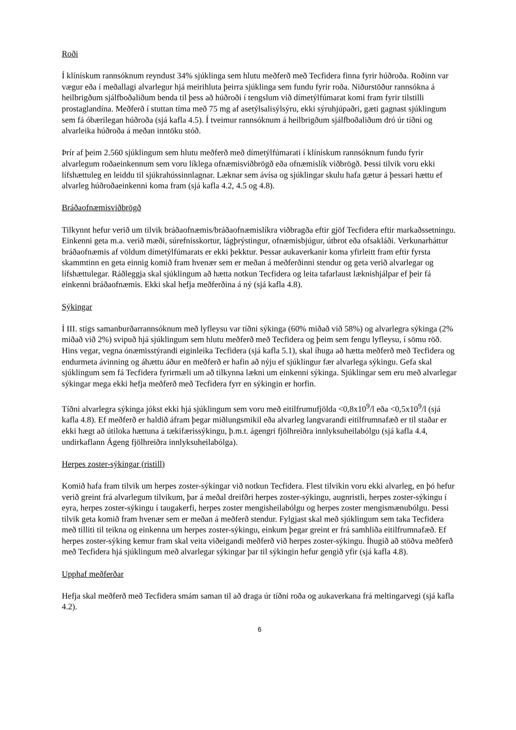Roði
Í klínískum rannsóknum reyndust 34% sjúklinga sem hlutu meðferð með Tecfidera finna fyrir húðroða. Roðinn var vægur eða í meðallagi alvarlegur hjá meirihluta þeirra sjúklinga sem fundu fyrir roða. Niðurstöður rannsókna á heilbrigðum sjálfboðaliðum benda til þess að húðroði í tengslum við dímetýlfúmarat komi fram fyrir tilstilli prostaglandína. Meðferð í stuttan tíma með 75 mg af asetýlsalisýlsýru, ekki sýruhjúpaðri, gæti gagnast sjúklingum sem fá óbærilegan húðroða (sjá kafla 4.5). Í tveimur rannsóknum á heilbrigðum sjálfboðaliðum dró úr tíðni og alvarleika húðroða á meðan inntöku stóð.
Þrír af þeim 2.560 sjúklingum sem hlutu meðferð með dímetýlfúmarati í klínískum rannsóknum fundu fyrir alvarlegum roðaeinkennum sem voru líklega ofnæmisviðbrögð eða ofnæmislík viðbrögð. Þessi tilvik voru ekki lífshættuleg en leiddu til sjúkrahússinnlagnar. Læknar sem ávísa og sjúklingar skulu hafa gætur á þessari hættu ef alvarleg húðroðaeinkenni koma fram (sjá kafla 4.2, 4.5 og 4.8).
Bráðaofnæmisviðbrögð
Tilkynnt hefur verið um tilvik bráðaofnæmis/bráðaofnæmislíkra viðbragða eftir gjöf Tecfidera eftir markaðssetningu. Einkenni geta m.a. verið mæði, súrefnisskortur, lágþrýstingur, ofnæmisbjúgur, útbrot eða ofsakláði. Verkunarháttur bráðaofnæmis af völdum dímetýlfúmarats er ekki þekktur. Þessar aukaverkanir koma yfirleitt fram eftir fyrsta skammtinn en geta einnig komið fram hvenær sem er meðan á meðferðinni stendur og geta verið alvarlegar og lífshættulegar. Ráðleggja skal sjúklingum að hætta notkun Tecfidera og leita tafarlaust læknishjálpar ef þeir fá einkenni bráðaofnæmis. Ekki skal hefja meðferðina á ný (sjá kafla 4.8).
Sýkingar
Í III. stigs samanburðarrannsóknum með lyfleysu var tíðni sýkinga (60% miðað við 58%) og alvarlegra sýkinga (2% miðað við 2%) svipuð hjá sjúklingum sem hlutu meðferð með Tecfidera og þeim sem fengu lyfleysu, í sömu röð. Hins vegar, vegna ónæmisstýrandi eiginleika Tecfidera (sjá kafla 5.1), skal íhuga að hætta meðferð með Tecfidera og endurmeta ávinning og áhættu áður en meðferð er hafin að nýju ef sjúklingur fær alvarlega sýkingu. Gefa skal sjúklingum sem fá Tecfidera fyrirmæli um að tilkynna lækni um einkenni sýkinga. Sjúklingar sem eru með alvarlegar sýkingar mega ekki hefja meðferð með Tecfidera fyrr en sýkingin er horfin.
Tíðni alvarlegra sýkinga jókst ekki hjá sjúklingum sem voru með eitilfrumufjölda <0,8x10<sup>9</sup>/l eða <0,5x10<sup>9</sup>/l (sjá kafla 4.8). Ef meðferð er haldið áfram þegar miðlungsmikil eða alvarleg langvarandi eitilfrumnafæð er til staðar er ekki hægt að útiloka hættuna á tækifærissýkingu, þ.m.t. ágengri fjölhreiðra innlyksuheilabólgu (sjá kafla 4.4, undirkaflann Ágeng fjölhreiðra innlyksuheilabólga).
Herpes zoster-sýkingar (ristill)
Komið hafa fram tilvik um herpes zoster-sýkingar við notkun Tecfidera. Flest tilvikin voru ekki alvarleg, en þó hefur verið greint frá alvarlegum tilvikum, þar á meðal dreifðri herpes zoster-sýkingu, augnristli, herpes zoster-sýkingu í eyra, herpes zoster-sýkingu í taugakerfi, herpes zoster mengisheilabólgu og herpes zoster mengismænubólgu. Þessi tilvik geta komið fram hvenær sem er meðan á meðferð stendur. Fylgjast skal með sjúklingum sem taka Tecfidera með tilliti til teikna og einkenna um herpes zoster-sýkingu, einkum þegar greint er frá samhliða eitilfrumnafæð. Ef herpes zoster-sýking kemur fram skal veita viðeigandi meðferð við herpes zoster-sýkingu. Íhugið að stöðva meðferð með Tecfidera hjá sjúklingum með alvarlegar sýkingar þar til sýkingin hefur gengið yfir (sjá kafla 4.8).
Upphaf meðferðar
Hefja skal meðferð með Tecfidera smám saman til að draga úr tíðni roða og aukaverkana frá meltingarvegi (sjá kafla 4.2).
6